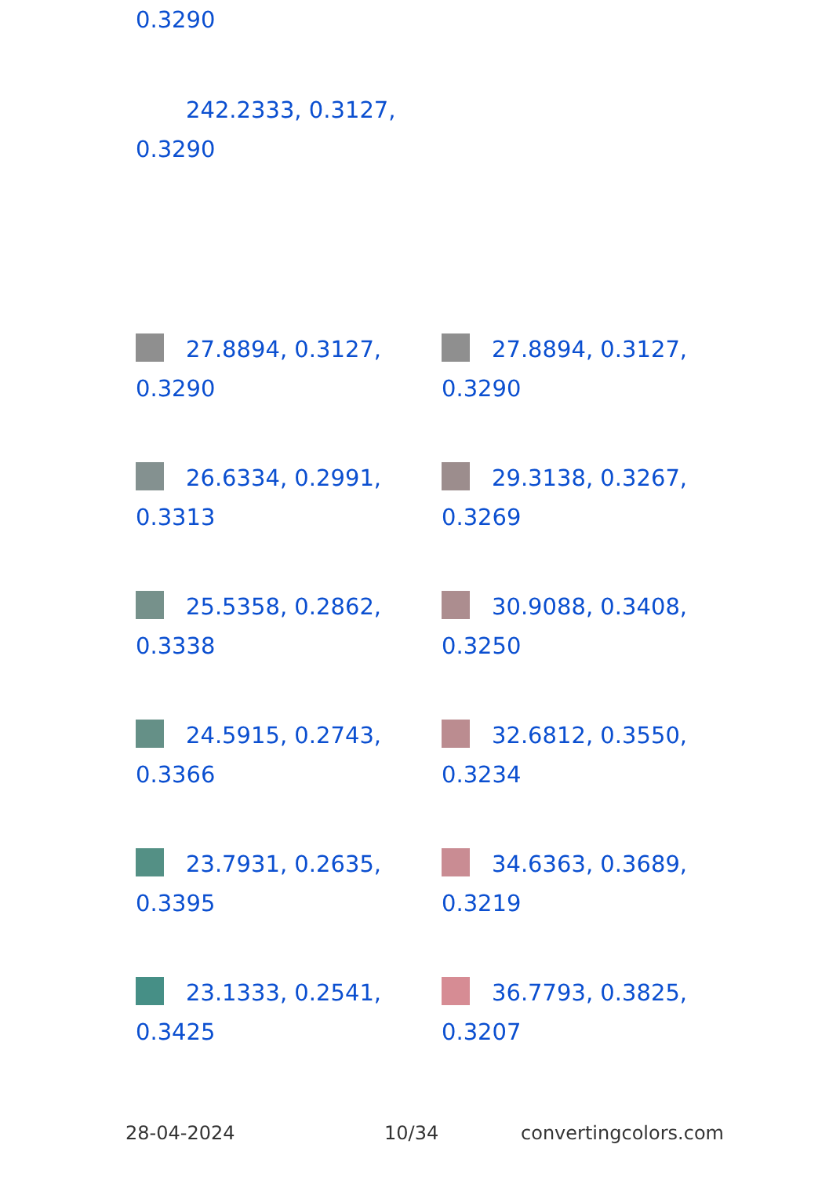0.3290
242.2333, 0.3127, 0.3290
27.8894, 0.3127, 0.3290
27.8894, 0.3127, 0.3290
26.6334, 0.2991, 0.3313
29.3138, 0.3267, 0.3269
25.5358, 0.2862, 0.3338
30.9088, 0.3408, 0.3250
24.5915, 0.2743, 0.3366
32.6812, 0.3550, 0.3234
23.7931, 0.2635, 0.3395
34.6363, 0.3689, 0.3219
23.1333, 0.2541, 0.3425
36.7793, 0.3825, 0.3207
28-04-2024 10/34 convertingcolors.com